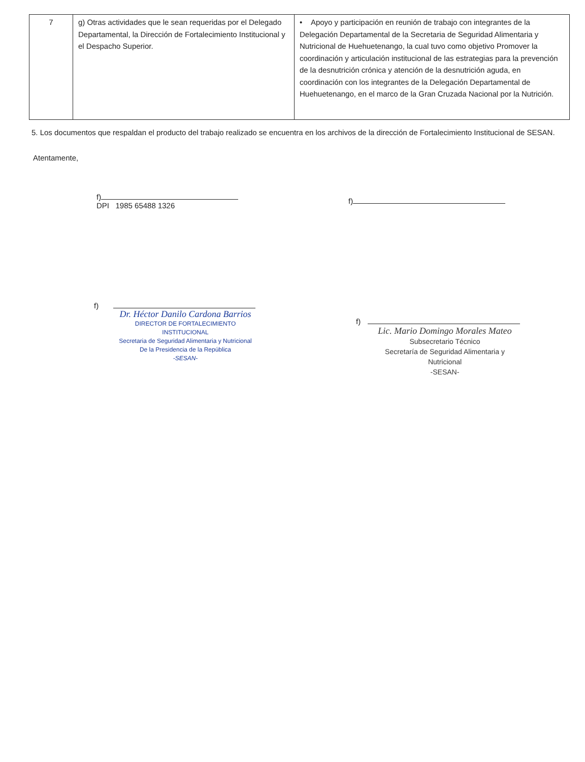| 7 | g) Otras actividades que le sean requeridas por el Delegado Departamental, la Dirección de Fortalecimiento Institucional y el Despacho Superior. | • Apoyo y participación en reunión de trabajo con integrantes de la Delegación Departamental de la Secretaria de Seguridad Alimentaria y Nutricional de Huehuetenango, la cual tuvo como objetivo Promover la coordinación y articulación institucional de las estrategias para la prevención de la desnutrición crónica y atención de la desnutrición aguda, en coordinación con los integrantes de la Delegación Departamental de Huehuetenango, en el marco de la Gran Cruzada Nacional por la Nutrición. |
5. Los documentos que respaldan el producto del trabajo realizado se encuentra en los archivos de la dirección de Fortalecimiento Institucional de SESAN.
Atentamente,
f)
DPI 1985 65488 1326
f)
Dr. Héctor Danilo Cardona Barrios
DIRECTOR DE FORTALECIMIENTO INSTITUCIONAL
Secretaria de Seguridad Alimentaria y Nutricional
De la Presidencia de la República
-SESAN-
f)
f)
Lic. Mario Domingo Morales Mateo
Subsecretario Técnico
Secretaría de Seguridad Alimentaria y Nutricional
-SESAN-